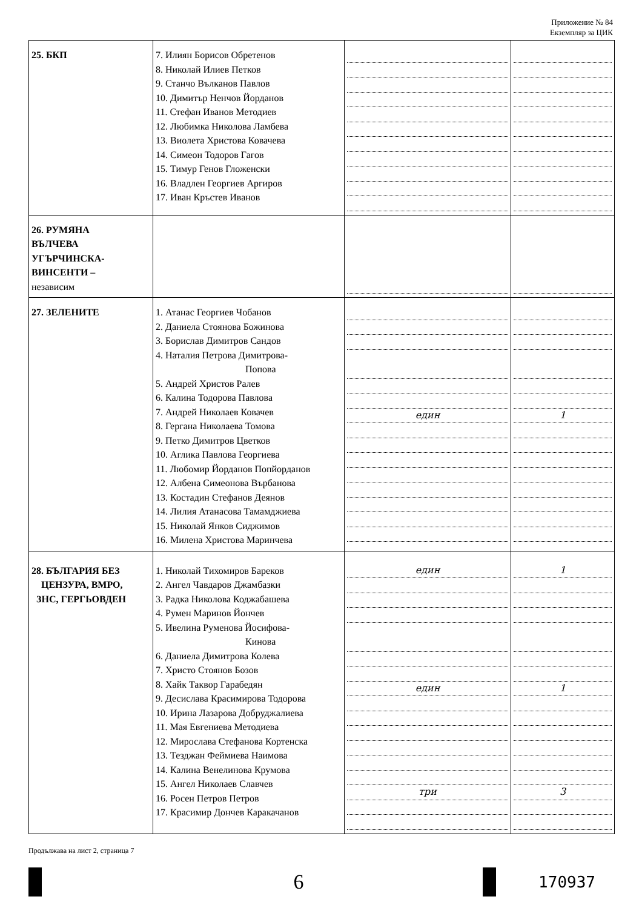Приложение № 84
Екземпляр за ЦИК
| 25. БКП | 7. Илиян Борисов Обретенов 8. Николай Илиев Петков 9. Станчо Вълканов Павлов 10. Димитър Ненчов Йорданов 11. Стефан Иванов Методиев 12. Любимка Николова Ламбева 13. Виолета Христова Ковачева 14. Симеон Тодоров Гагов 15. Тимур Генов Гложенски 16. Владлен Георгиев Аргиров 17. Иван Кръстев Иванов | | |
| 26. РУМЯНА ВЪЛЧЕВА УГЪРЧИНСКА- ВИНСЕНТИ – независим | | | |
| 27. ЗЕЛЕНИТЕ | 1. Атанас Георгиев Чобанов 2. Даниела Стоянова Божинова 3. Борислав Димитров Сандов 4. Наталия Петрова Димитрова- Попова 5. Андрей Христов Ралев 6. Калина Тодорова Павлова 7. Андрей Николаев Ковачев 8. Гергана Николаева Томова 9. Петко Димитров Цветков 10. Аглика Павлова Георгиева 11. Любомир Йорданов Попйорданов 12. Албена Симеонова Върбанова 13. Костадин Стефанов Деянов 14. Лилия Атанасова Тамамджиева 15. Николай Янков Сиджимов 16. Милена Христова Маринчева | един | 1 |
| 28. БЪЛГАРИЯ БЕЗ ЦЕНЗУРА, ВМРО, ЗНС, ГЕРГЬОВДЕН | 1. Николай Тихомиров Бареков 2. Ангел Чавдаров Джамбазки 3. Радка Николова Коджабашева 4. Румен Маринов Йончев 5. Ивелина Руменова Йосифова- Кинова 6. Даниела Димитрова Колева 7. Христо Стоянов Бозов 8. Хайк Таквор Гарабедян 9. Десислава Красимирова Тодорова 10. Ирина Лазарова Добруджалиева 11. Мая Евгениева Методиева 12. Мирослава Стефанова Кортенска 13. Тезджан Феймиева Наимова 14. Калина Венелинова Крумова 15. Ангел Николаев Славчев 16. Росен Петров Петров 17. Красимир Дончев Каракачанов | един един три | 1 1 3 |
Продължава на лист 2, страница 7
6
170937